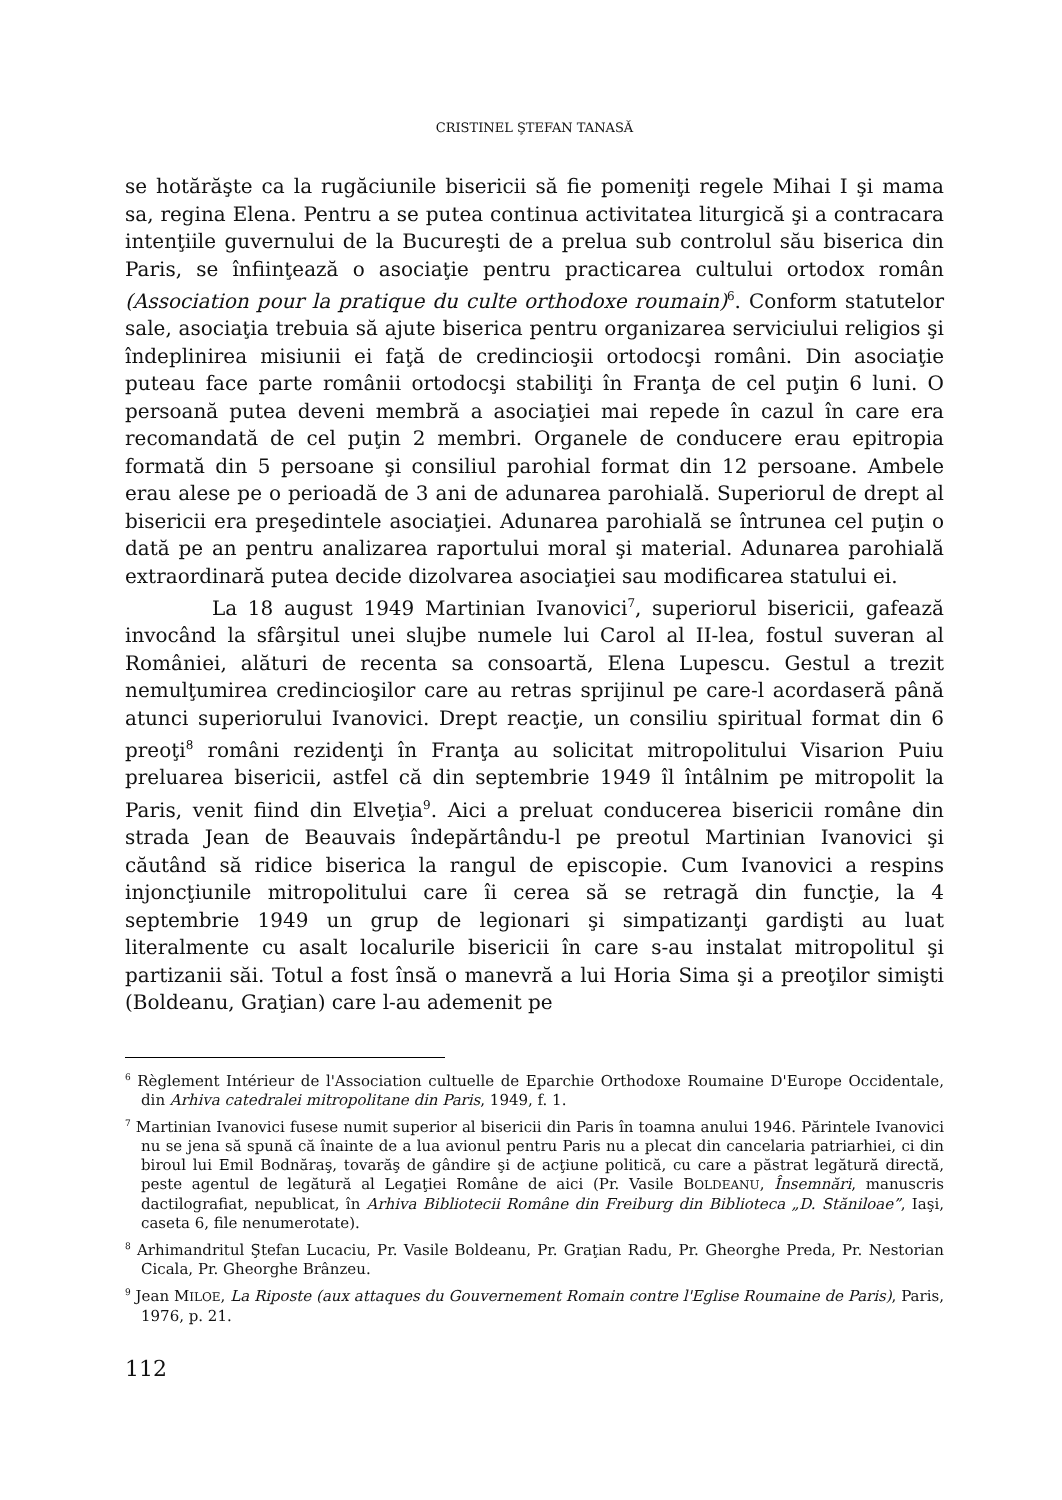CRISTINEL ŞTEFAN TANASĂ
se hotărăşte ca la rugăciunile bisericii să fie pomeniţi regele Mihai I şi mama sa, regina Elena. Pentru a se putea continua activitatea liturgică şi a contracara intenţiile guvernului de la Bucureşti de a prelua sub controlul său biserica din Paris, se înfiinţează o asociaţie pentru practicarea cultului ortodox român (Association pour la pratique du culte orthodoxe roumain)<sup>6</sup>. Conform statutelor sale, asociaţia trebuia să ajute biserica pentru organizarea serviciului religios şi îndeplinirea misiunii ei faţă de credincioşii ortodocşi români. Din asociaţie puteau face parte românii ortodocşi stabiliţi în Franţa de cel puţin 6 luni. O persoană putea deveni membră a asociaţiei mai repede în cazul în care era recomandată de cel puţin 2 membri. Organele de conducere erau epitropia formată din 5 persoane şi consiliul parohial format din 12 persoane. Ambele erau alese pe o perioadă de 3 ani de adunarea parohială. Superiorul de drept al bisericii era preşedintele asociaţiei. Adunarea parohială se întrunea cel puţin o dată pe an pentru analizarea raportului moral şi material. Adunarea parohială extraordinară putea decide dizolvarea asociaţiei sau modificarea statului ei.
La 18 august 1949 Martinian Ivanovici<sup>7</sup>, superiorul bisericii, gafează invocând la sfârşitul unei slujbe numele lui Carol al II-lea, fostul suveran al României, alături de recenta sa consoartă, Elena Lupescu. Gestul a trezit nemulţumirea credincioşilor care au retras sprijinul pe care-l acordaseră până atunci superiorului Ivanovici. Drept reacţie, un consiliu spiritual format din 6 preoţi<sup>8</sup> români rezidenţi în Franţa au solicitat mitropolitului Visarion Puiu preluarea bisericii, astfel că din septembrie 1949 îl întâlnim pe mitropolit la Paris, venit fiind din Elveţia<sup>9</sup>. Aici a preluat conducerea bisericii române din strada Jean de Beauvais îndepărtându-l pe preotul Martinian Ivanovici şi căutând să ridice biserica la rangul de episcopie. Cum Ivanovici a respins injoncţiunile mitropolitului care îi cerea să se retragă din funcţie, la 4 septembrie 1949 un grup de legionari şi simpatizanţi gardişti au luat literalmente cu asalt localurile bisericii în care s-au instalat mitropolitul şi partizanii săi. Totul a fost însă o manevră a lui Horia Sima şi a preoţilor simişti (Boldeanu, Graţian) care l-au ademenit pe
<sup>6</sup> Règlement Intérieur de l'Association cultuelle de Eparchie Orthodoxe Roumaine D'Europe Occidentale, din Arhiva catedralei mitropolitane din Paris, 1949, f. 1.
<sup>7</sup> Martinian Ivanovici fusese numit superior al bisericii din Paris în toamna anului 1946. Părintele Ivanovici nu se jena să spună că înainte de a lua avionul pentru Paris nu a plecat din cancelaria patriarhiei, ci din biroul lui Emil Bodnăraş, tovarăş de gândire şi de acţiune politică, cu care a păstrat legătură directă, peste agentul de legătură al Legaţiei Române de aici (Pr. Vasile BOLDEANU, Însemnări, manuscris dactilografiat, nepublicat, în Arhiva Bibliotecii Române din Freiburg din Biblioteca „D. Stăniloae”, Iaşi, caseta 6, file nenumerotate).
<sup>8</sup> Arhimandritul Ştefan Lucaciu, Pr. Vasile Boldeanu, Pr. Graţian Radu, Pr. Gheorghe Preda, Pr. Nestorian Cicala, Pr. Gheorghe Brânzeu.
<sup>9</sup> Jean MILOE, La Riposte (aux attaques du Gouvernement Romain contre l'Eglise Roumaine de Paris), Paris, 1976, p. 21.
112